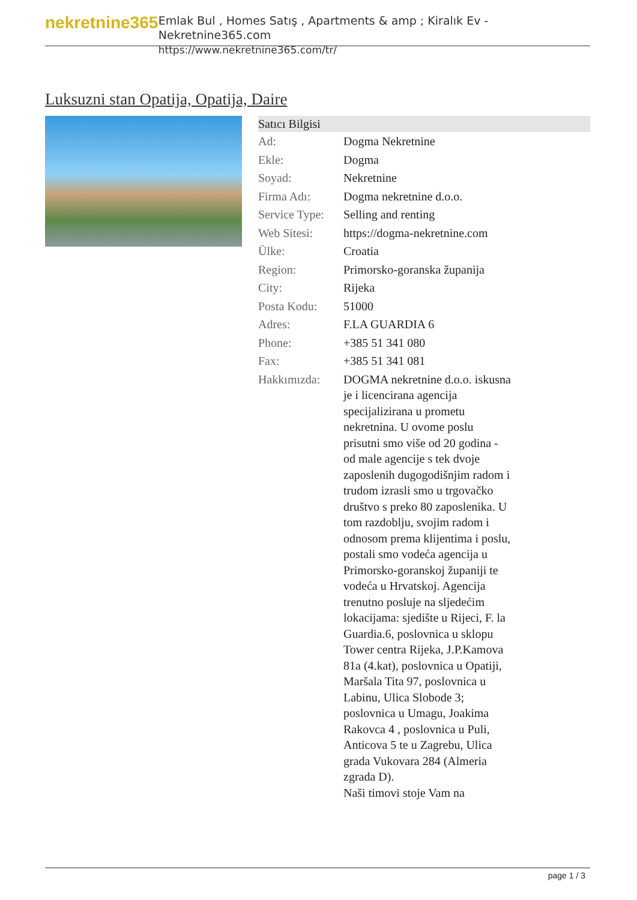nekretnine365
Emlak Bul , Homes Satış , Apartments & amp ; Kiralık Ev - Nekretnine365.com
https://www.nekretnine365.com/tr/
Luksuzni stan Opatija, Opatija, Daire
| Satıcı Bilgisi | |
| --- | --- |
| Ad: | Dogma Nekretnine |
| Ekle: | Dogma |
| Soyad: | Nekretnine |
| Firma Adı: | Dogma nekretnine d.o.o. |
| Service Type: | Selling and renting |
| Web Sitesi: | https://dogma-nekretnine.com |
| Ülke: | Croatia |
| Region: | Primorsko-goranska županija |
| City: | Rijeka |
| Posta Kodu: | 51000 |
| Adres: | F.LA GUARDIA 6 |
| Phone: | +385 51 341 080 |
| Fax: | +385 51 341 081 |
| Hakkımızda: | DOGMA nekretnine d.o.o. iskusna je i licencirana agencija specijalizirana u prometu nekretnina. U ovome poslu prisutni smo više od 20 godina - od male agencije s tek dvoje zaposlenih dugogodišnjim radom i trudom izrasli smo u trgovačko društvo s preko 80 zaposlenika. U tom razdoblju, svojim radom i odnosom prema klijentima i poslu, postali smo vodeća agencija u Primorsko-goranskoj županiji te vodeća u Hrvatskoj. Agencija trenutno posluje na sljedećim lokacijama: sjedište u Rijeci, F. la Guardia.6, poslovnica u sklopu Tower centra Rijeka, J.P.Kamova 81a (4.kat), poslovnica u Opatiji, Maršala Tita 97, poslovnica u Labinu, Ulica Slobode 3; poslovnica u Umagu, Joakima Rakovca 4 , poslovnica u Puli, Anticova 5 te u Zagrebu, Ulica grada Vukovara 284 (Almeria zgrada D). Naši timovi stoje Vam na |
page 1 / 3